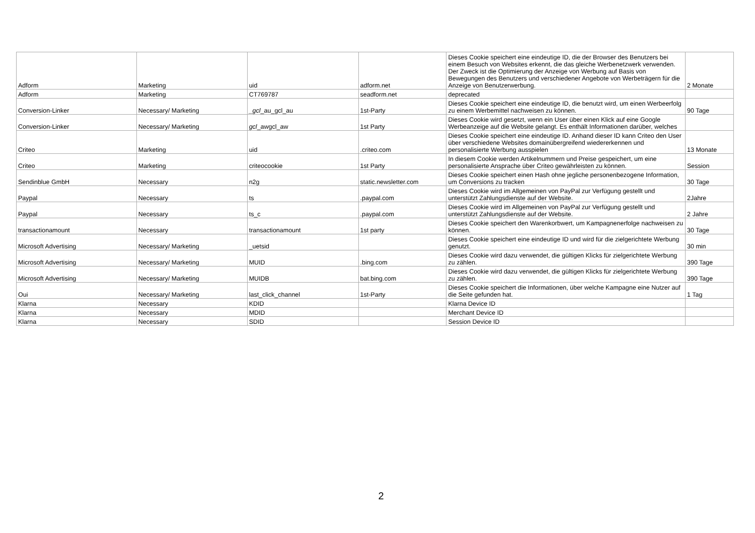| Adform | Marketing | uid | adform.net | Dieses Cookie speichert eine eindeutige ID, die der Browser des Benutzers bei einem Besuch von Websites erkennt, die das gleiche Werbenetzwerk verwenden. Der Zweck ist die Optimierung der Anzeige von Werbung auf Basis von Bewegungen des Benutzers und verschiedener Angebote von Werbeträgern für die Anzeige von Benutzerwerbung. | 2 Monate |
| Adform | Marketing | CT769787 | seadform.net | deprecated | |
| Conversion-Linker | Necessary/ Marketing | _gcl _au_gcl_au | 1st-Party | Dieses Cookie speichert eine eindeutige ID, die benutzt wird, um einen Werbeerfolg zu einem Werbemittel nachweisen zu können. | 90 Tage |
| Conversion-Linker | Necessary/ Marketing | gcl _awgcl_aw | 1st Party | Dieses Cookie wird gesetzt, wenn ein User über einen Klick auf eine Google Werbeanzeige auf die Website gelangt. Es enthält Informationen darüber, welches | |
| Criteo | Marketing | uid | .criteo.com | Dieses Cookie speichert eine eindeutige ID. Anhand dieser ID kann Criteo den User über verschiedene Websites domainübergreifend wiedererkennen und personalisierte Werbung ausspielen | 13 Monate |
| Criteo | Marketing | criteocookie | 1st Party | In diesem Cookie werden Artikelnummern und Preise gespeichert, um eine personalisierte Ansprache über Criteo gewährleisten zu können. | Session |
| Sendinblue GmbH | Necessary | n2g | static.newsletter.com | Dieses Cookie speichert einen Hash ohne jegliche personenbezogene Information, um Conversions zu tracken | 30 Tage |
| Paypal | Necessary | ts | .paypal.com | Dieses Cookie wird im Allgemeinen von PayPal zur Verfügung gestellt und unterstützt Zahlungsdienste auf der Website. | 2Jahre |
| Paypal | Necessary | ts_c | .paypal.com | Dieses Cookie wird im Allgemeinen von PayPal zur Verfügung gestellt und unterstützt Zahlungsdienste auf der Website. | 2 Jahre |
| transactionamount | Necessary | transactionamount | 1st party | Dieses Cookie speichert den Warenkorbwert, um Kampagnenerfolge nachweisen zu können. | 30 Tage |
| Microsoft Advertising | Necessary/ Marketing | _uetsid | | Dieses Cookie speichert eine eindeutige ID und wird für die zielgerichtete Werbung genutzt. | 30 min |
| Microsoft Advertising | Necessary/ Marketing | MUID | .bing.com | Dieses Cookie wird dazu verwendet, die gültigen Klicks für zielgerichtete Werbung zu zählen. | 390 Tage |
| Microsoft Advertising | Necessary/ Marketing | MUIDB | bat.bing.com | Dieses Cookie wird dazu verwendet, die gültigen Klicks für zielgerichtete Werbung zu zählen. | 390 Tage |
| Oui | Necessary/ Marketing | last_click_channel | 1st-Party | Dieses Cookie speichert die Informationen, über welche Kampagne eine Nutzer auf die Seite gefunden hat. | 1 Tag |
| Klarna | Necessary | KDID | | Klarna Device ID | |
| Klarna | Necessary | MDID | | Merchant Device ID | |
| Klarna | Necessary | SDID | | Session Device ID | |
2